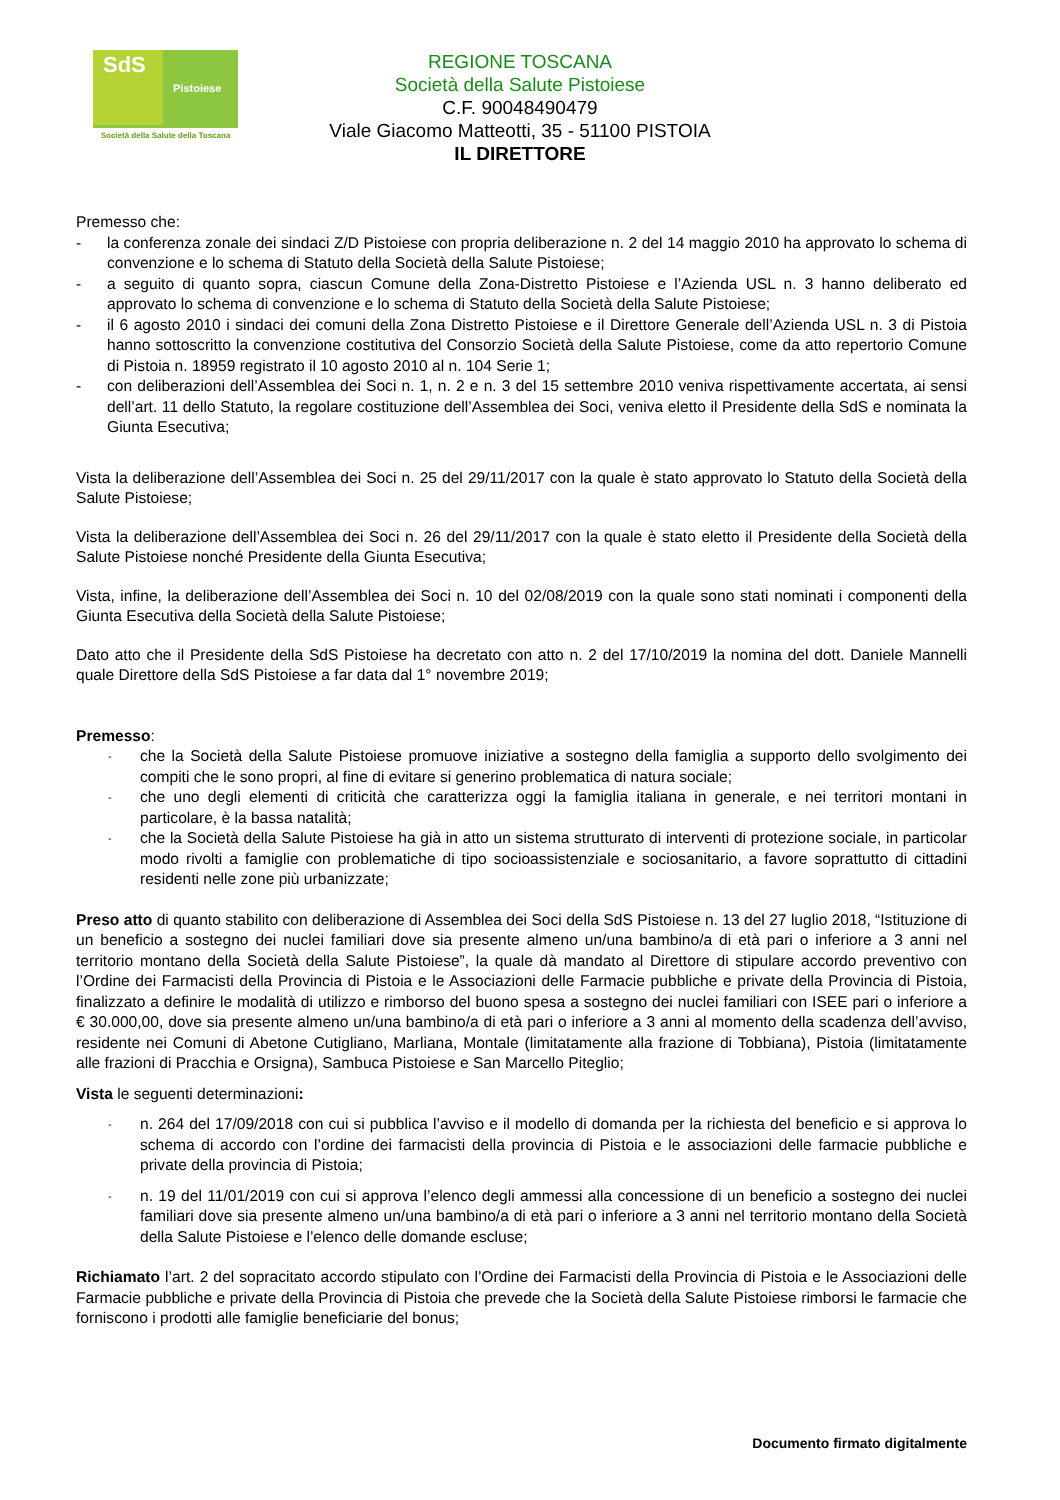SdS
Pistoiese
Società della Salute della Toscana
REGIONE TOSCANA
Società della Salute Pistoiese
C.F. 90048490479
Viale Giacomo Matteotti, 35 - 51100 PISTOIA
IL DIRETTORE
Premesso che:
- la conferenza zonale dei sindaci Z/D Pistoiese con propria deliberazione n. 2 del 14 maggio 2010 ha approvato lo schema di convenzione e lo schema di Statuto della Società della Salute Pistoiese;
- a seguito di quanto sopra, ciascun Comune della Zona-Distretto Pistoiese e l’Azienda USL n. 3 hanno deliberato ed approvato lo schema di convenzione e lo schema di Statuto della Società della Salute Pistoiese;
- il 6 agosto 2010 i sindaci dei comuni della Zona Distretto Pistoiese e il Direttore Generale dell’Azienda USL n. 3 di Pistoia hanno sottoscritto la convenzione costitutiva del Consorzio Società della Salute Pistoiese, come da atto repertorio Comune di Pistoia n. 18959 registrato il 10 agosto 2010 al n. 104 Serie 1;
- con deliberazioni dell’Assemblea dei Soci n. 1, n. 2 e n. 3 del 15 settembre 2010 veniva rispettivamente accertata, ai sensi dell’art. 11 dello Statuto, la regolare costituzione dell’Assemblea dei Soci, veniva eletto il Presidente della SdS e nominata la Giunta Esecutiva;
Vista la deliberazione dell’Assemblea dei Soci n. 25 del 29/11/2017 con la quale è stato approvato lo Statuto della Società della Salute Pistoiese;
Vista la deliberazione dell’Assemblea dei Soci n. 26 del 29/11/2017 con la quale è stato eletto il Presidente della Società della Salute Pistoiese nonché Presidente della Giunta Esecutiva;
Vista, infine, la deliberazione dell’Assemblea dei Soci n. 10 del 02/08/2019 con la quale sono stati nominati i componenti della Giunta Esecutiva della Società della Salute Pistoiese;
Dato atto che il Presidente della SdS Pistoiese ha decretato con atto n. 2 del 17/10/2019 la nomina del dott. Daniele Mannelli quale Direttore della SdS Pistoiese a far data dal 1° novembre 2019;
Premesso:
- che la Società della Salute Pistoiese promuove iniziative a sostegno della famiglia a supporto dello svolgimento dei compiti che le sono propri, al fine di evitare si generino problematica di natura sociale;
- che uno degli elementi di criticità che caratterizza oggi la famiglia italiana in generale, e nei territori montani in particolare, è la bassa natalità;
- che la Società della Salute Pistoiese ha già in atto un sistema strutturato di interventi di protezione sociale, in particolar modo rivolti a famiglie con problematiche di tipo socioassistenziale e sociosanitario, a favore soprattutto di cittadini residenti nelle zone più urbanizzate;
Preso atto di quanto stabilito con deliberazione di Assemblea dei Soci della SdS Pistoiese n. 13 del 27 luglio 2018, “Istituzione di un beneficio a sostegno dei nuclei familiari dove sia presente almeno un/una bambino/a di età pari o inferiore a 3 anni nel territorio montano della Società della Salute Pistoiese”, la quale dà mandato al Direttore di stipulare accordo preventivo con l’Ordine dei Farmacisti della Provincia di Pistoia e le Associazioni delle Farmacie pubbliche e private della Provincia di Pistoia, finalizzato a definire le modalità di utilizzo e rimborso del buono spesa a sostegno dei nuclei familiari con ISEE pari o inferiore a € 30.000,00, dove sia presente almeno un/una bambino/a di età pari o inferiore a 3 anni al momento della scadenza dell’avviso, residente nei Comuni di Abetone Cutigliano, Marliana, Montale (limitatamente alla frazione di Tobbiana), Pistoia (limitatamente alle frazioni di Pracchia e Orsigna), Sambuca Pistoiese e San Marcello Piteglio;
Vista le seguenti determinazioni:
- n. 264 del 17/09/2018 con cui si pubblica l’avviso e il modello di domanda per la richiesta del beneficio e si approva lo schema di accordo con l’ordine dei farmacisti della provincia di Pistoia e le associazioni delle farmacie pubbliche e private della provincia di Pistoia;
- n. 19 del 11/01/2019 con cui si approva l’elenco degli ammessi alla concessione di un beneficio a sostegno dei nuclei familiari dove sia presente almeno un/una bambino/a di età pari o inferiore a 3 anni nel territorio montano della Società della Salute Pistoiese e l’elenco delle domande escluse;
Richiamato l’art. 2 del sopracitato accordo stipulato con l’Ordine dei Farmacisti della Provincia di Pistoia e le Associazioni delle Farmacie pubbliche e private della Provincia di Pistoia che prevede che la Società della Salute Pistoiese rimborsi le farmacie che forniscono i prodotti alle famiglie beneficiarie del bonus;
Documento firmato digitalmente